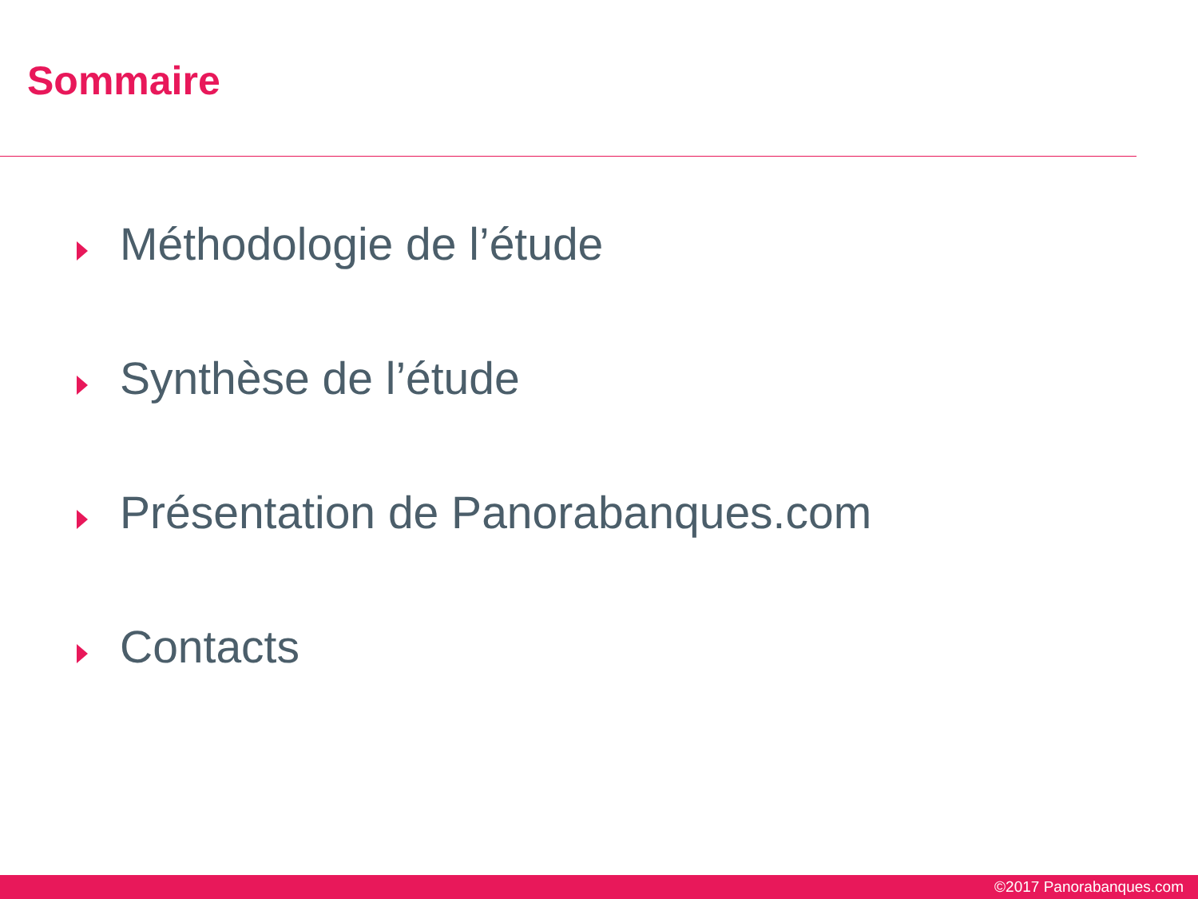Sommaire
Méthodologie de l’étude
Synthèse de l’étude
Présentation de Panorabanques.com
Contacts
©2017 Panorabanques.com